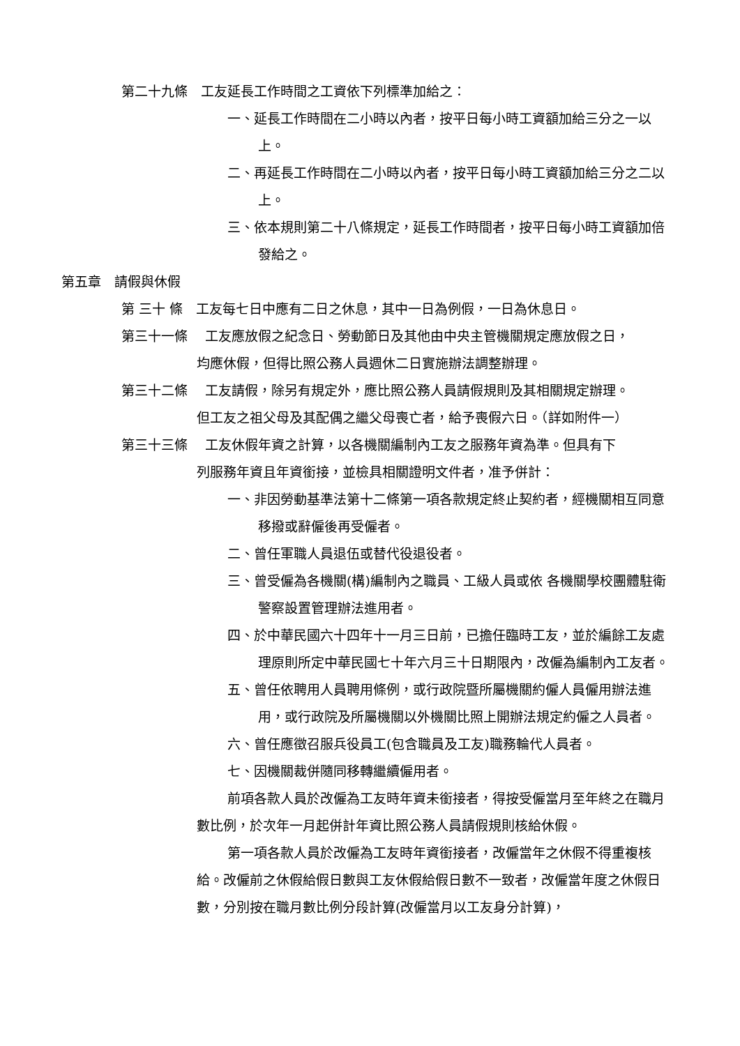第二十九條　工友延長工作時間之工資依下列標準加給之：
一、延長工作時間在二小時以內者，按平日每小時工資額加給三分之一以上。
二、再延長工作時間在二小時以內者，按平日每小時工資額加給三分之二以上。
三、依本規則第二十八條規定，延長工作時間者，按平日每小時工資額加倍發給之。
第五章　請假與休假
第 三十 條　工友每七日中應有二日之休息，其中一日為例假，一日為休息日。
第三十一條　 工友應放假之紀念日、勞動節日及其他由中央主管機關規定應放假之日，
均應休假，但得比照公務人員週休二日實施辦法調整辦理。
第三十二條　 工友請假，除另有規定外，應比照公務人員請假規則及其相關規定辦理。
但工友之祖父母及其配偶之繼父母喪亡者，給予喪假六日。（詳如附件一）
第三十三條　 工友休假年資之計算，以各機關編制內工友之服務年資為準。但具有下
列服務年資且年資銜接，並檢具相關證明文件者，准予併計：
一、非因勞動基準法第十二條第一項各款規定終止契約者，經機關相互同意移撥或辭僱後再受僱者。
二、曾任軍職人員退伍或替代役退役者。
三、曾受僱為各機關(構)編制內之職員、工級人員或依 各機關學校團體駐衛警察設置管理辦法進用者。
四、於中華民國六十四年十一月三日前，已擔任臨時工友，並於編餘工友處理原則所定中華民國七十年六月三十日期限內，改僱為編制內工友者。
五、曾任依聘用人員聘用條例，或行政院暨所屬機關約僱人員僱用辦法進用，或行政院及所屬機關以外機關比照上開辦法規定約僱之人員者。
六、曾任應徵召服兵役員工(包含職員及工友)職務輪代人員者。
七、因機關裁併隨同移轉繼續僱用者。
前項各款人員於改僱為工友時年資未銜接者，得按受僱當月至年終之在職月數比例，於次年一月起併計年資比照公務人員請假規則核給休假。
第一項各款人員於改僱為工友時年資銜接者，改僱當年之休假不得重複核給。改僱前之休假給假日數與工友休假給假日數不一致者，改僱當年度之休假日數，分別按在職月數比例分段計算(改僱當月以工友身分計算)，